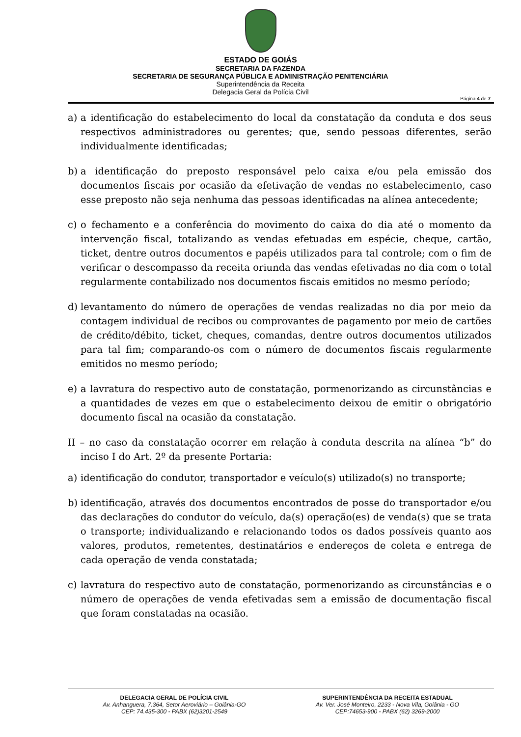ESTADO DE GOIÁS
SECRETARIA DA FAZENDA
SECRETARIA DE SEGURANÇA PÚBLICA E ADMINISTRAÇÃO PENITENCIÁRIA
Superintendência da Receita
Delegacia Geral da Polícia Civil
Página 4 de 7
a) a identificação do estabelecimento do local da constatação da conduta e dos seus respectivos administradores ou gerentes; que, sendo pessoas diferentes, serão individualmente identificadas;
b) a identificação do preposto responsável pelo caixa e/ou pela emissão dos documentos fiscais por ocasião da efetivação de vendas no estabelecimento, caso esse preposto não seja nenhuma das pessoas identificadas na alínea antecedente;
c) o fechamento e a conferência do movimento do caixa do dia até o momento da intervenção fiscal, totalizando as vendas efetuadas em espécie, cheque, cartão, ticket, dentre outros documentos e papéis utilizados para tal controle; com o fim de verificar o descompasso da receita oriunda das vendas efetivadas no dia com o total regularmente contabilizado nos documentos fiscais emitidos no mesmo período;
d) levantamento do número de operações de vendas realizadas no dia por meio da contagem individual de recibos ou comprovantes de pagamento por meio de cartões de crédito/débito, ticket, cheques, comandas, dentre outros documentos utilizados para tal fim; comparando-os com o número de documentos fiscais regularmente emitidos no mesmo período;
e) a lavratura do respectivo auto de constatação, pormenorizando as circunstâncias e a quantidades de vezes em que o estabelecimento deixou de emitir o obrigatório documento fiscal na ocasião da constatação.
II – no caso da constatação ocorrer em relação à conduta descrita na alínea “b” do inciso I do Art. 2º da presente Portaria:
a) identificação do condutor, transportador e veículo(s) utilizado(s) no transporte;
b) identificação, através dos documentos encontrados de posse do transportador e/ou das declarações do condutor do veículo, da(s) operação(es) de venda(s) que se trata o transporte; individualizando e relacionando todos os dados possíveis quanto aos valores, produtos, remetentes, destinatários e endereços de coleta e entrega de cada operação de venda constatada;
c) lavratura do respectivo auto de constatação, pormenorizando as circunstâncias e o número de operações de venda efetivadas sem a emissão de documentação fiscal que foram constatadas na ocasião.
DELEGACIA GERAL DE POLÍCIA CIVIL
Av. Anhanguera, 7.364, Setor Aeroviário – Goiânia-GO
CEP: 74.435-300 - PABX (62)3201-2549
SUPERINTENDÊNCIA DA RECEITA ESTADUAL
Av. Ver. José Monteiro, 2233 - Nova Vila, Goiânia - GO
CEP:74653-900 - PABX (62) 3269-2000